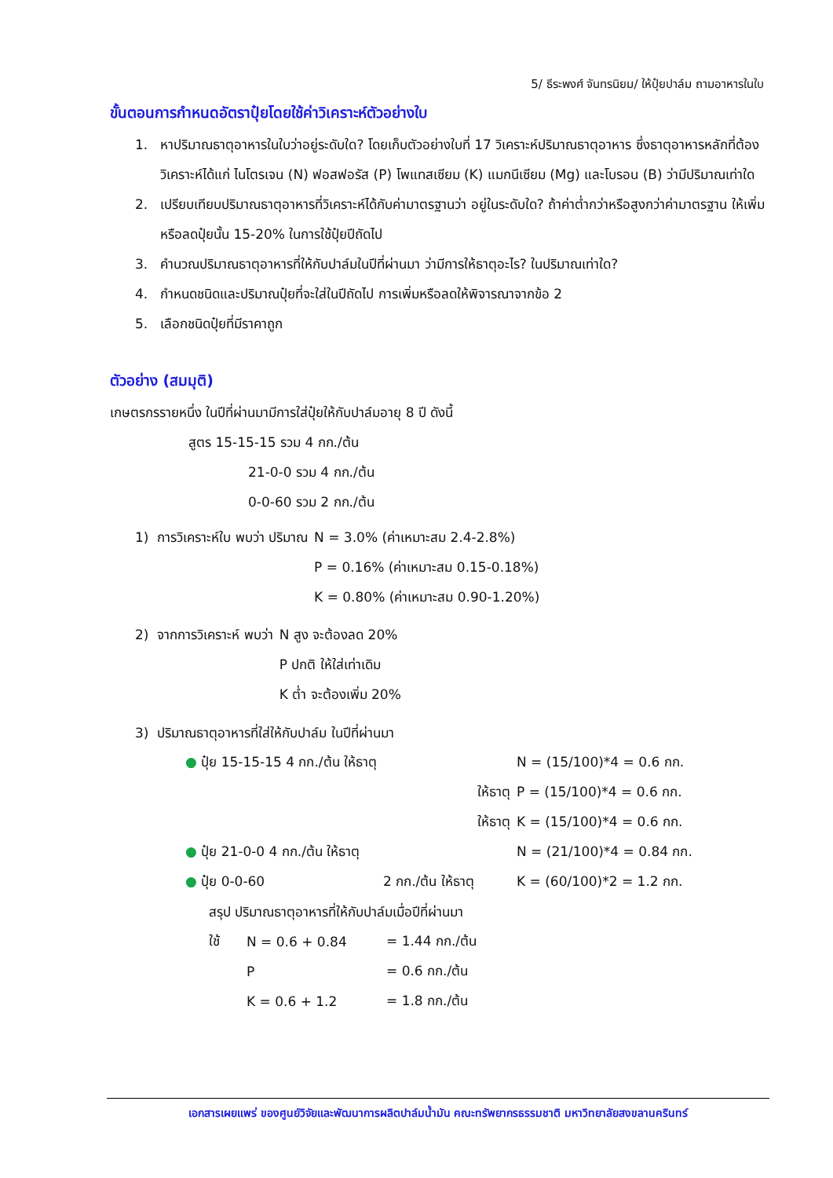5/ ธีระพงศ์ จันทรนิยม/ ให้ปุ๋ยปาล์ม ถามอาหารในใบ
ขั้นตอนการกำหนดอัตราปุ๋ยโดยใช้ค่าวิเคราะห์ตัวอย่างใบ
1. หาปริมาณธาตุอาหารในใบว่าอยู่ระดับใด? โดยเก็บตัวอย่างใบที่ 17 วิเคราะห์ปริมาณธาตุอาหาร ซึ่งธาตุอาหารหลักที่ต้องวิเคราะห์ได้แก่ ไนโตรเจน (N) ฟอสฟอรัส (P) โพแทสเซียม (K) แมกนีเซียม (Mg) และโบรอน (B) ว่ามีปริมาณเท่าใด
2. เปรียบเทียบปริมาณธาตุอาหารที่วิเคราะห์ได้กับค่ามาตรฐานว่า อยู่ในระดับใด? ถ้าค่าต่ำกว่าหรือสูงกว่าค่ามาตรฐาน ให้เพิ่มหรือลดปุ๋ยนั้น 15-20% ในการใช้ปุ๋ยปีถัดไป
3. คำนวณปริมาณธาตุอาหารที่ให้กับปาล์มในปีที่ผ่านมา ว่ามีการให้ธาตุอะไร? ในปริมาณเท่าใด?
4. กำหนดชนิดและปริมาณปุ๋ยที่จะใส่ในปีถัดไป การเพิ่มหรือลดให้พิจารณาจากข้อ 2
5. เลือกชนิดปุ๋ยที่มีราคาถูก
ตัวอย่าง (สมมุติ)
เกษตรกรรายหนึ่ง ในปีที่ผ่านมามีการใส่ปุ๋ยให้กับปาล์มอายุ 8 ปี ดังนี้
สูตร 15-15-15 รวม 4 กก./ต้น
21-0-0 รวม 4 กก./ต้น
0-0-60 รวม 2 กก./ต้น
| 1) การวิเคราะห์ใบ พบว่า ปริมาณ | N = 3.0% (ค่าเหมาะสม 2.4-2.8%) |
| | P = 0.16% (ค่าเหมาะสม 0.15-0.18%) |
| | K = 0.80% (ค่าเหมาะสม 0.90-1.20%) |
| 2) จากการวิเคราะห์ พบว่า | N สูง จะต้องลด 20% |
| | P ปกติ ให้ใส่เท่าเดิม |
| | K ต่ำ จะต้องเพิ่ม 20% |
3) ปริมาณธาตุอาหารที่ใส่ให้กับปาล์ม ในปีที่ผ่านมา
| ● ปุ๋ย 15-15-15 4 กก./ต้น ให้ธาตุ | | N = (15/100)*4 = 0.6 กก. |
| | ให้ธาตุ | P = (15/100)*4 = 0.6 กก. |
| | ให้ธาตุ | K = (15/100)*4 = 0.6 กก. |
| ● ปุ๋ย 21-0-0 4 กก./ต้น ให้ธาตุ | | N = (21/100)*4 = 0.84 กก. |
| ● ปุ๋ย 0-0-60 | 2 กก./ต้น ให้ธาตุ | K = (60/100)*2 = 1.2 กก. |
สรุป ปริมาณธาตุอาหารที่ให้กับปาล์มเมื่อปีที่ผ่านมา
| ใช้ | N = 0.6 + 0.84 | = 1.44 กก./ต้น |
| | P | = 0.6 กก./ต้น |
| | K = 0.6 + 1.2 | = 1.8 กก./ต้น |
เอกสารเผยแพร่ ของศูนย์วิจัยและพัฒนาการผลิตปาล์มน้ำมัน คณะทรัพยากรธรรมชาติ มหาวิทยาลัยสงขลานครินทร์